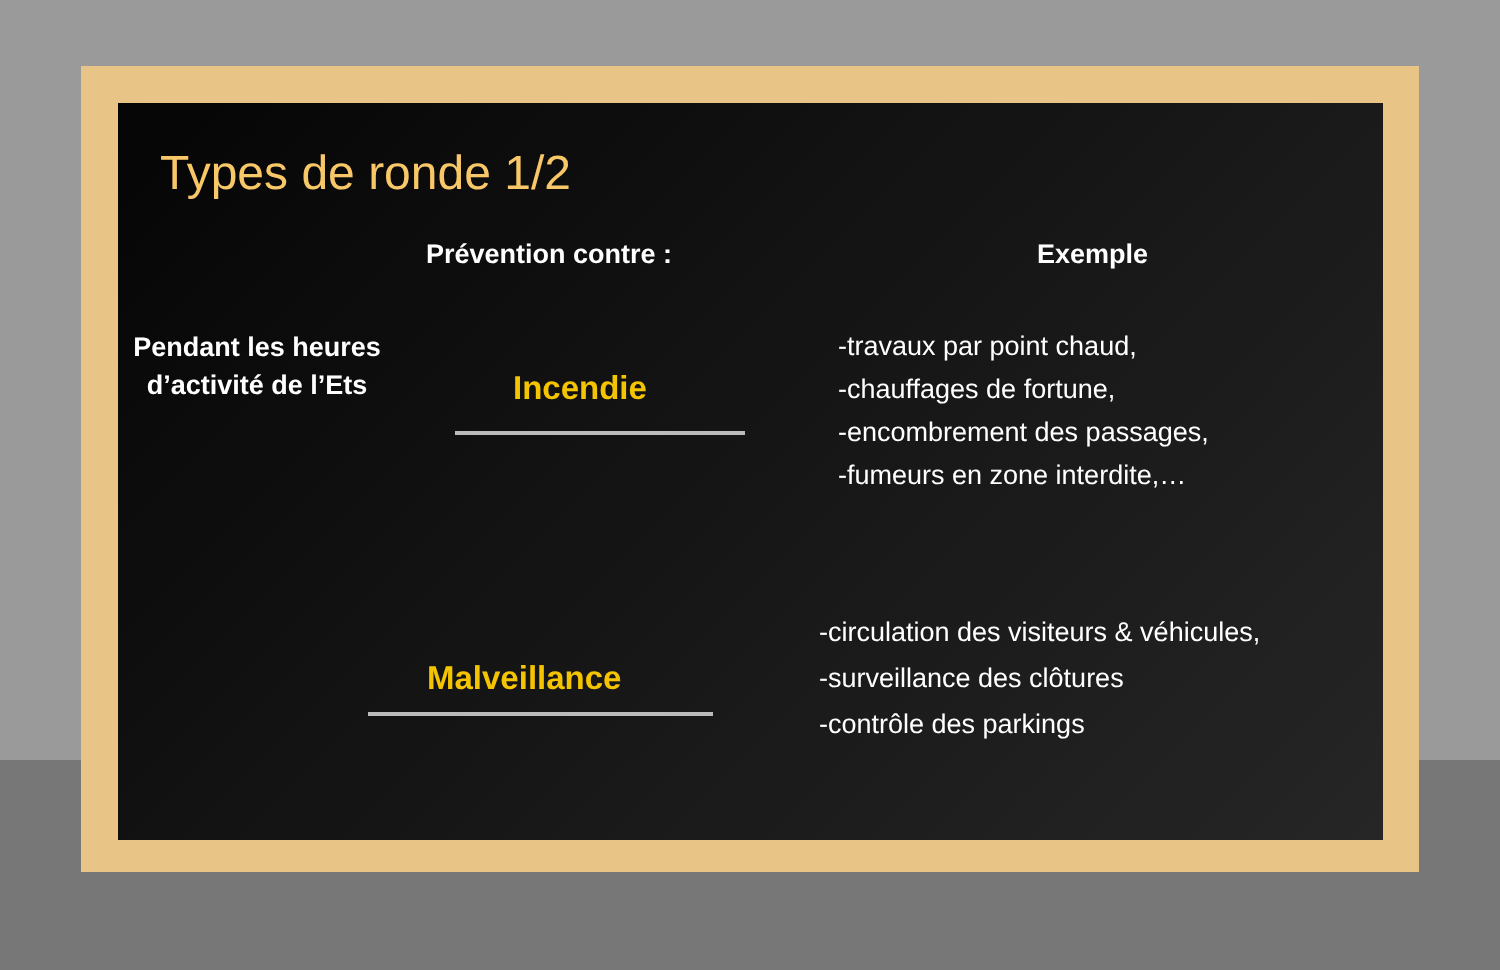Types de ronde 1/2
Prévention contre : Exemple
Pendant les heures d’activité de l’Ets
Incendie
-travaux par point chaud,
-chauffages de fortune,
-encombrement des passages,
-fumeurs en zone interdite,…
Malveillance
-circulation des visiteurs & véhicules,
-surveillance des clôtures
-contrôle des parkings